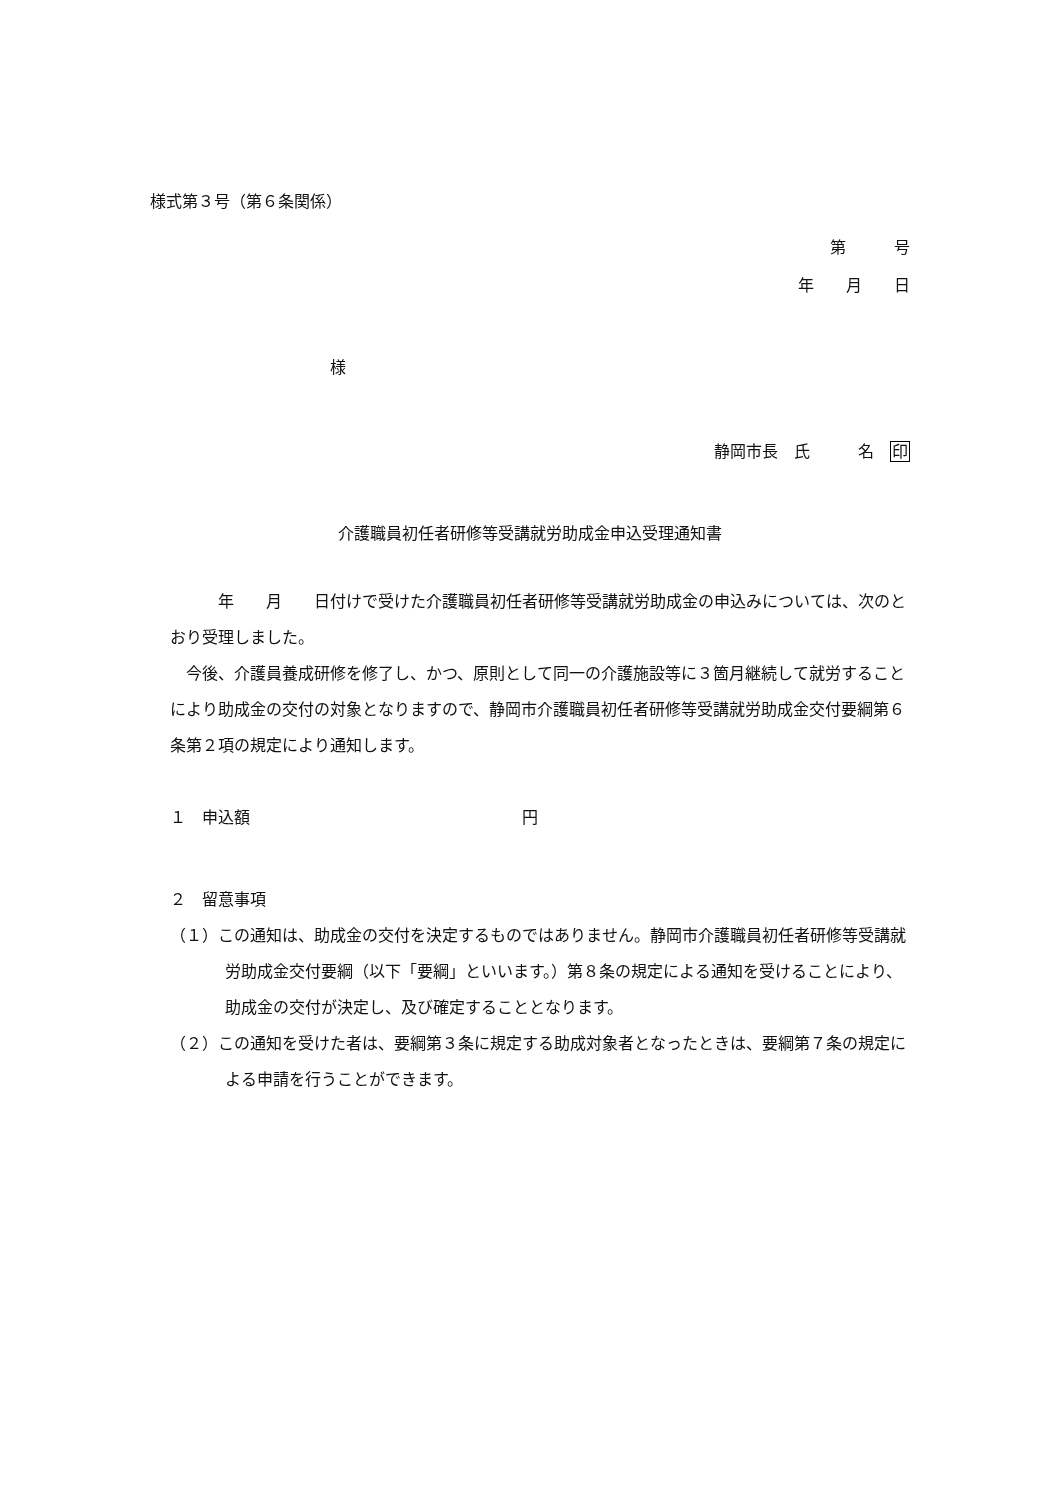様式第３号（第６条関係）
第　　　号
年　　月　　日
様
静岡市長　氏　　　名　印
介護職員初任者研修等受講就労助成金申込受理通知書
　　　年　　月　　日付けで受けた介護職員初任者研修等受講就労助成金の申込みについては、次のとおり受理しました。
　今後、介護員養成研修を修了し、かつ、原則として同一の介護施設等に３箇月継続して就労することにより助成金の交付の対象となりますので、静岡市介護職員初任者研修等受講就労助成金交付要綱第６条第２項の規定により通知します。
１　申込額　　　　　　　　　　　　　　　　　円
２　留意事項
（１）この通知は、助成金の交付を決定するものではありません。静岡市介護職員初任者研修等受講就労助成金交付要綱（以下「要綱」といいます。）第８条の規定による通知を受けることにより、助成金の交付が決定し、及び確定することとなります。
（２）この通知を受けた者は、要綱第３条に規定する助成対象者となったときは、要綱第７条の規定による申請を行うことができます。